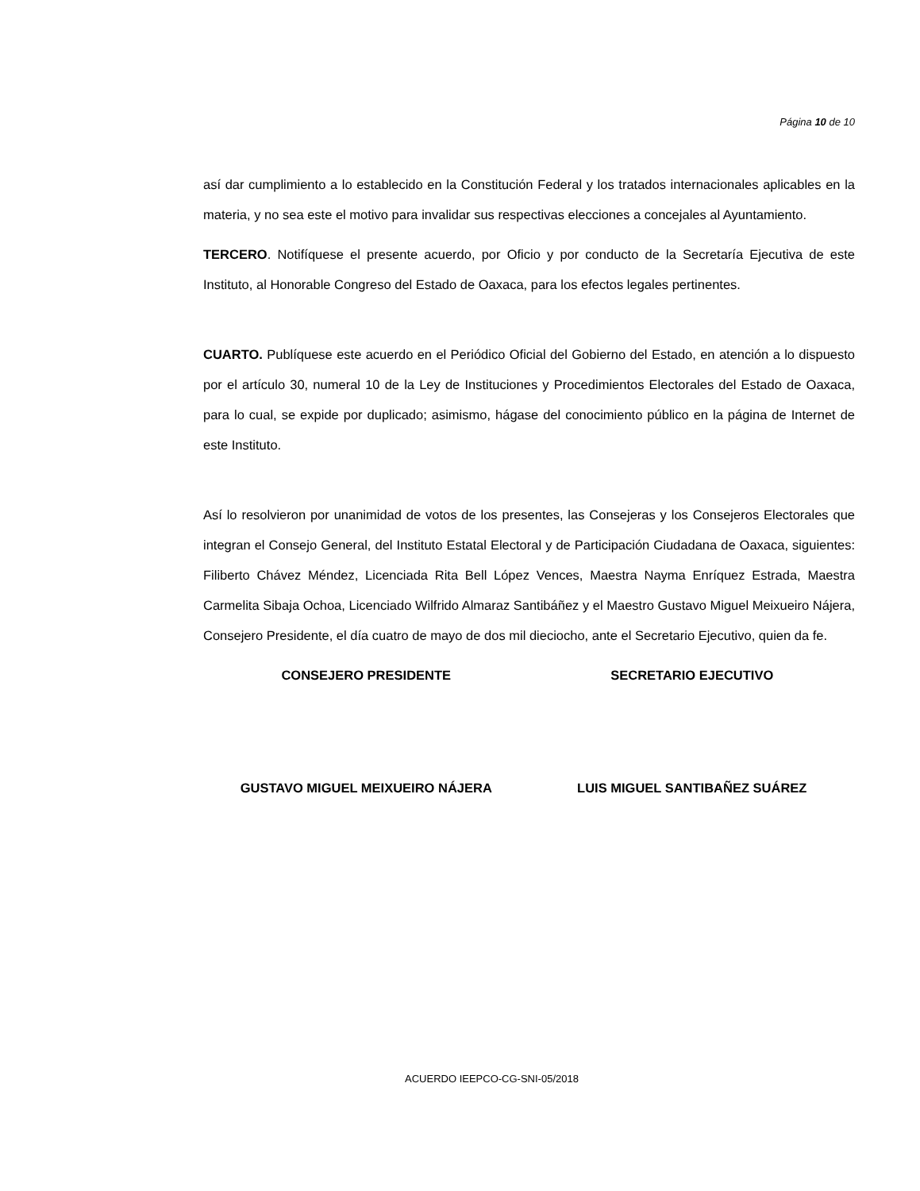Página 10 de 10
así dar cumplimiento a lo establecido en la Constitución Federal y los tratados internacionales aplicables en la materia, y no sea este el motivo para invalidar sus respectivas elecciones a concejales al Ayuntamiento.
TERCERO. Notifíquese el presente acuerdo, por Oficio y por conducto de la Secretaría Ejecutiva de este Instituto, al Honorable Congreso del Estado de Oaxaca, para los efectos legales pertinentes.
CUARTO. Publíquese este acuerdo en el Periódico Oficial del Gobierno del Estado, en atención a lo dispuesto por el artículo 30, numeral 10 de la Ley de Instituciones y Procedimientos Electorales del Estado de Oaxaca, para lo cual, se expide por duplicado; asimismo, hágase del conocimiento público en la página de Internet de este Instituto.
Así lo resolvieron por unanimidad de votos de los presentes, las Consejeras y los Consejeros Electorales que integran el Consejo General, del Instituto Estatal Electoral y de Participación Ciudadana de Oaxaca, siguientes: Filiberto Chávez Méndez, Licenciada Rita Bell López Vences, Maestra Nayma Enríquez Estrada, Maestra Carmelita Sibaja Ochoa, Licenciado Wilfrido Almaraz Santibáñez y el Maestro Gustavo Miguel Meixueiro Nájera, Consejero Presidente, el día cuatro de mayo de dos mil dieciocho, ante el Secretario Ejecutivo, quien da fe.
CONSEJERO PRESIDENTE SECRETARIO EJECUTIVO
GUSTAVO MIGUEL MEIXUEIRO NÁJERA
LUIS MIGUEL SANTIBAÑEZ SUÁREZ
ACUERDO IEEPCO-CG-SNI-05/2018